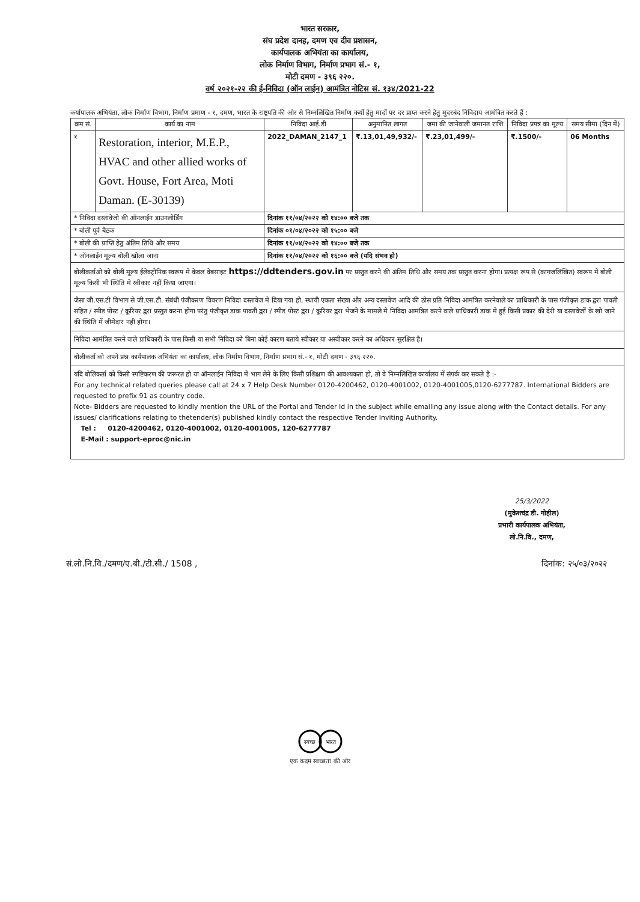भारत सरकार,
संघ प्रदेश दानह, दमण एव दीव प्रशासन,
कार्यपालक अभियंता का कार्यालय,
लोक निर्माण विभाग, निर्माण प्रभाग सं.- १,
मोटी दमण - ३९६ २२०.
वर्ष २०२१-२२ की ई-निविदा (ऑन लाईन) आमंत्रित नोटिस सं. १३४/2021-22
कर्यापालक अभियंता, लोक निर्माण विभाग, निर्माण प्रमाण - १, दमण, भारत के राष्ट्रपति की ओर से निम्नलिखित निर्माण कर्यो हेतु मादों पर दर प्राप्त करने हेतु मुदरबंद निविदाय आमंत्रित करते हैं :
| क्रम सं. | कार्य का नाम | निविदा आई.डी | अनुमानित लागत | जमा की जानेवाली जमानत राशि | निविदा प्रपत्र का मूल्य | समय सीमा (दिन में) |
| --- | --- | --- | --- | --- | --- | --- |
| १ | Restoration, interior, M.E.P., HVAC and other allied works of Govt. House, Fort Area, Moti Daman. (E-30139) | 2022_DAMAN_2147_1 | ₹.13,01,49,932/- | ₹.23,01,499/- | ₹.1500/- | 06 Months |
| * निविदा दस्तावेजो की ऑनलाईन डाउनलोर्डिंग | | दिनांक ११/०४/२०२२ को १४:०० बजे तक | | | | |
| * बोली पूर्व बैठक | | दिनांक ०१/०४/२०२२ को १५:०० बजे | | | | |
| * बोली की प्राप्ति हेतु अंतिम तिथि और समय | | दिनांक ११/०४/२०२२ को १४:०० बजे तक | | | | |
| * ऑनलाईन मूल्य बोली खोला जाना | | दिनांक ११/०४/२०२२ को १६:०० बजे (यदि संभव हो) | | | | |
बोलीकर्ताओ को बोली मूल्य ईलेक्ट्रोनिक स्वरूप मे केवल वेबसाइट https://ddtenders.gov.in पर प्रस्तुत करने की अंतिम तिथि और समय तक प्रस्तुत करना होगा। प्रत्यक्ष रूप से (कागजलिखित) स्वरूप मे बोली मूल्य किसी भी स्थिति मे स्वीकार नहीं किया जाएगा।
जैसा जी.एस.टी विभाग से जी.एस.टी. संबंधी पंजीकरण विवरण निविदा दस्तावेज मे दिया गया हो, स्थायी एकता संख्या और अन्य दस्तावेज आदि की ठोस प्रति निविदा आमंत्रित करनेवाले का प्राधिकारी के पास पंजीकृत डाक द्वरा पावती सहित / स्पीड पोस्ट / कूरियर द्वरा प्रस्तुत करना होगा परंतु पंजीकृत डाक पावती द्वरा / स्पीड पोस्ट द्वरा / कूरियर द्वरा भेजने के मामले मे निविदा आमंत्रित करने वाले प्राधिकारी डाक मे हुई किसी प्रकार की देरी या दस्तावेजों के खो जाने की स्थिति में जीमेदार नही होगा।
निविदा आमंत्रित करने वाले प्राधिकारी के पास किसी या सभी निविदा को बिना कोई कारण बताये स्वीकार या अस्वीकार करने का अधिकार सुरक्षित है।
बोलीकर्ता को अपने प्रश्न कार्यपालक अभियंता का कार्यालय, लोक निर्माण विभाग, निर्माण प्रभाग सं.- १, मोटी दमण - ३९६ २२०.
यदि बोलिकर्ता को किसी स्पष्टिकरण की जरूरत हो या ऑनलाईन निविदा में भाग लेने के लिए किसी प्रशिक्षण की आवश्यकता हो, तो वे निम्नलिखित कार्यालय में संपर्क कर सकते है :-
For any technical related queries please call at 24 x 7 Help Desk Number 0120-4200462, 0120-4001002, 0120-4001005,0120-6277787. International Bidders are requested to prefix 91 as country code.
Note- Bidders are requested to kindly mention the URL of the Portal and Tender Id in the subject while emailing any issue along with the Contact details. For any issues/ clarifications relating to thetender(s) published kindly contact the respective Tender Inviting Authority.
Tel : 0120-4200462, 0120-4001002, 0120-4001005, 120-6277787
E-Mail : support-eproc@nic.in
25/3/2022
(मुकेशचंद्र डी. गोहील)
प्रभारी कार्यपालक अभियंता,
लो.नि.वि., दमण,
सं.लो.नि.वि./दमण/ए.बी./टी.सी./ 1508 , दिनांक: २५/०३/२०२२
स्वच्छ
भारत
एक कदम स्वच्छता की ओर